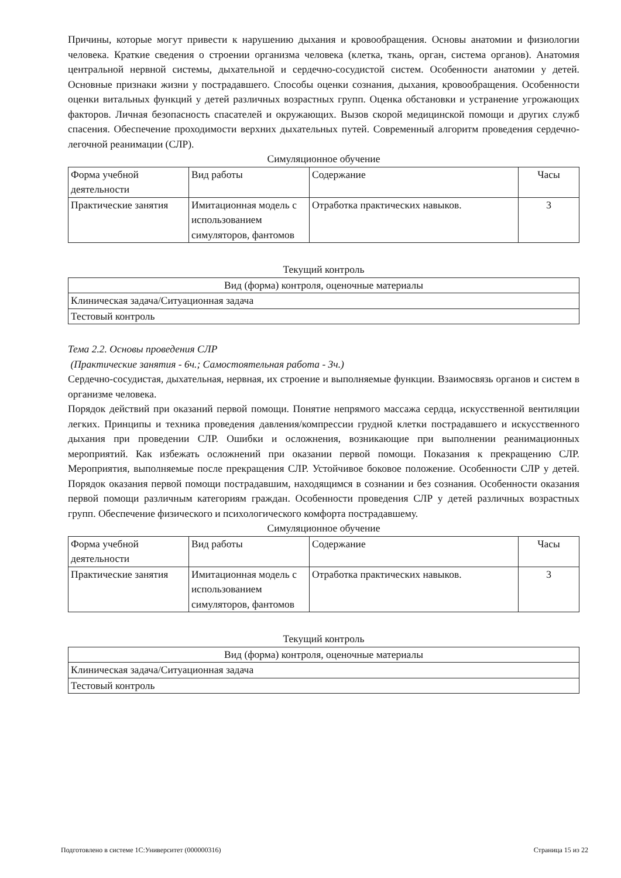Причины, которые могут привести к нарушению дыхания и кровообращения. Основы анатомии и физиологии человека. Краткие сведения о строении организма человека (клетка, ткань, орган, система органов). Анатомия центральной нервной системы, дыхательной и сердечно-сосудистой систем. Особенности анатомии у детей. Основные признаки жизни у пострадавшего. Способы оценки сознания, дыхания, кровообращения. Особенности оценки витальных функций у детей различных возрастных групп. Оценка обстановки и устранение угрожающих факторов. Личная безопасность спасателей и окружающих. Вызов скорой медицинской помощи и других служб спасения. Обеспечение проходимости верхних дыхательных путей. Современный алгоритм проведения сердечно-легочной реанимации (СЛР).
Симуляционное обучение
| Форма учебной деятельности | Вид работы | Содержание | Часы |
| --- | --- | --- | --- |
| Практические занятия | Имитационная модель с использованием симуляторов, фантомов | Отработка практических навыков. | 3 |
Текущий контроль
| Вид (форма) контроля, оценочные материалы |
| --- |
| Клиническая задача/Ситуационная задача |
| Тестовый контроль |
Тема 2.2. Основы проведения СЛР
(Практические занятия - 6ч.; Самостоятельная работа - 3ч.)
Сердечно-сосудистая, дыхательная, нервная, их строение и выполняемые функции. Взаимосвязь органов и систем в организме человека.
Порядок действий при оказаний первой помощи. Понятие непрямого массажа сердца, искусственной вентиляции легких. Принципы и техника проведения давления/компрессии грудной клетки пострадавшего и искусственного дыхания при проведении СЛР. Ошибки и осложнения, возникающие при выполнении реанимационных мероприятий. Как избежать осложнений при оказании первой помощи. Показания к прекращению СЛР. Мероприятия, выполняемые после прекращения СЛР. Устойчивое боковое положение. Особенности СЛР у детей. Порядок оказания первой помощи пострадавшим, находящимся в сознании и без сознания. Особенности оказания первой помощи различным категориям граждан. Особенности проведения СЛР у детей различных возрастных групп. Обеспечение физического и психологического комфорта пострадавшему.
Симуляционное обучение
| Форма учебной деятельности | Вид работы | Содержание | Часы |
| --- | --- | --- | --- |
| Практические занятия | Имитационная модель с использованием симуляторов, фантомов | Отработка практических навыков. | 3 |
Текущий контроль
| Вид (форма) контроля, оценочные материалы |
| --- |
| Клиническая задача/Ситуационная задача |
| Тестовый контроль |
Подготовлено в системе 1С:Университет (000000316) Страница 15 из 22